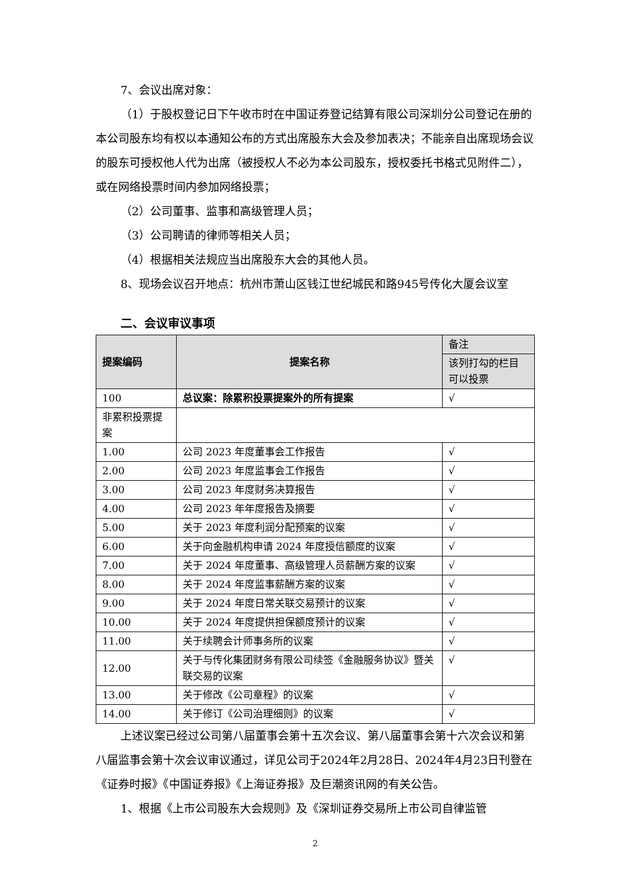7、会议出席对象：
（1）于股权登记日下午收市时在中国证券登记结算有限公司深圳分公司登记在册的本公司股东均有权以本通知公布的方式出席股东大会及参加表决；不能亲自出席现场会议的股东可授权他人代为出席（被授权人不必为本公司股东，授权委托书格式见附件二），或在网络投票时间内参加网络投票；
（2）公司董事、监事和高级管理人员；
（3）公司聘请的律师等相关人员；
（4）根据相关法规应当出席股东大会的其他人员。
8、现场会议召开地点：杭州市萧山区钱江世纪城民和路945号传化大厦会议室
二、会议审议事项
| 提案编码 | 提案名称 | 备注 |
| | | 该列打勾的栏目可以投票 |
| 100 | 总议案：除累积投票提案外的所有提案 | √ |
| 非累积投票提案 | | |
| 1.00 | 公司 2023 年度董事会工作报告 | √ |
| 2.00 | 公司 2023 年度监事会工作报告 | √ |
| 3.00 | 公司 2023 年度财务决算报告 | √ |
| 4.00 | 公司 2023 年年度报告及摘要 | √ |
| 5.00 | 关于 2023 年度利润分配预案的议案 | √ |
| 6.00 | 关于向金融机构申请 2024 年度授信额度的议案 | √ |
| 7.00 | 关于 2024 年度董事、高级管理人员薪酬方案的议案 | √ |
| 8.00 | 关于 2024 年度监事薪酬方案的议案 | √ |
| 9.00 | 关于 2024 年度日常关联交易预计的议案 | √ |
| 10.00 | 关于 2024 年度提供担保额度预计的议案 | √ |
| 11.00 | 关于续聘会计师事务所的议案 | √ |
| 12.00 | 关于与传化集团财务有限公司续签《金融服务协议》暨关联交易的议案 | √ |
| 13.00 | 关于修改《公司章程》的议案 | √ |
| 14.00 | 关于修订《公司治理细则》的议案 | √ |
上述议案已经过公司第八届董事会第十五次会议、第八届董事会第十六次会议和第八届监事会第十次会议审议通过，详见公司于2024年2月28日、2024年4月23日刊登在《证券时报》《中国证券报》《上海证券报》及巨潮资讯网的有关公告。
1、根据《上市公司股东大会规则》及《深圳证券交易所上市公司自律监管
2